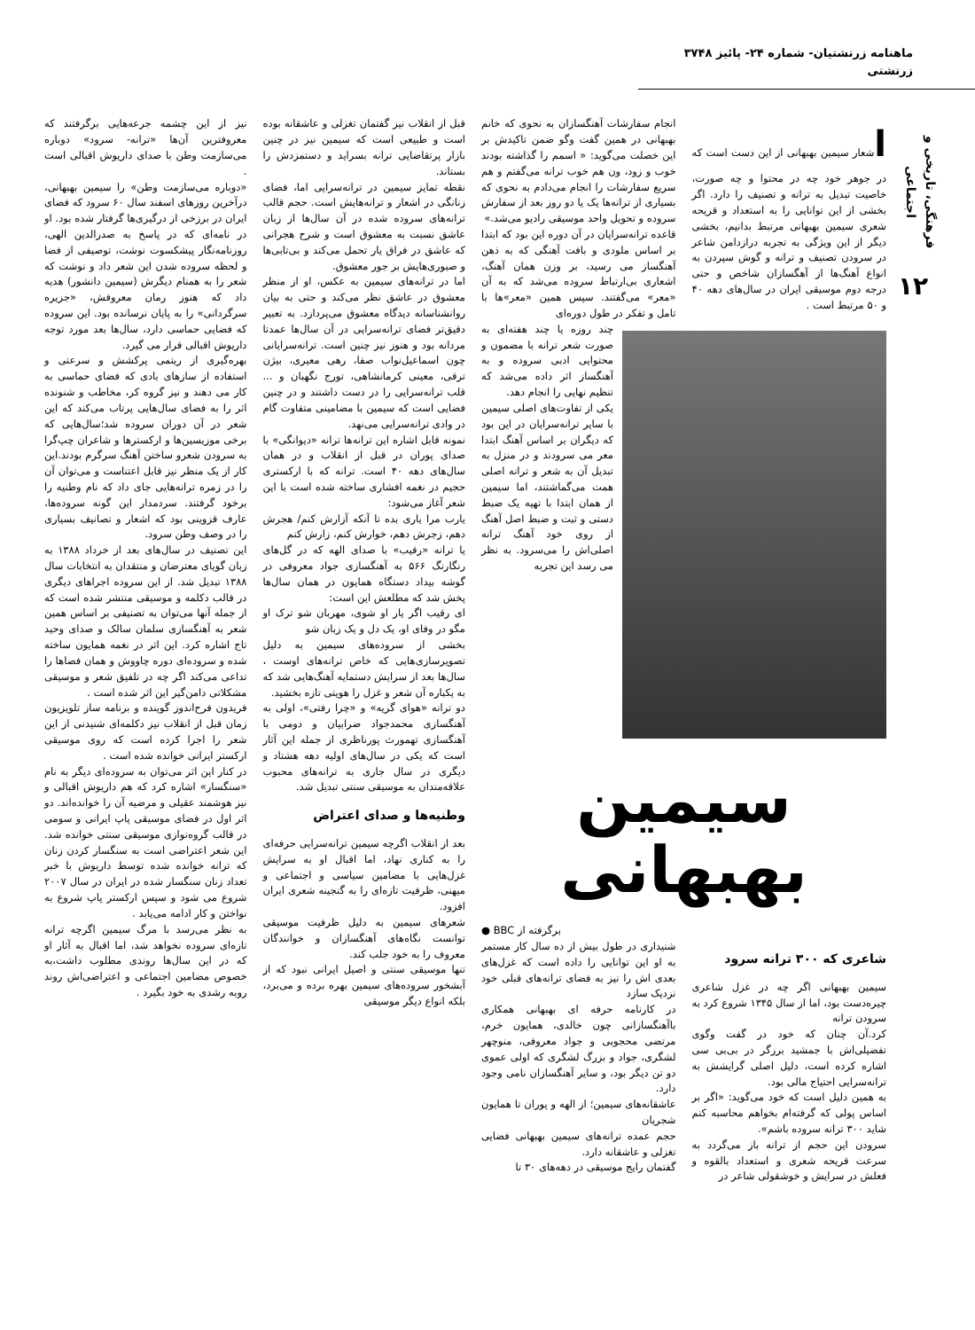ماهنامه زرتشتیان- شماره ۲۴- پائیز ۳۷۴۸ زرتشتی
فرهنگی، تاریخی و اجتماعی
۱۲
اشعار سیمین بهبهانی از این دست است که در جوهر خود چه در محتوا و چه صورت، خاصیت تبدیل به ترانه و تصنیف را دارد. اگر بخشی از این توانایی را به استعداد و قریحه شعری سیمین بهبهانی مرتبط بدانیم، بخشی دیگر از این ویژگی به تجربه درازدامن شاعر در سرودن تصنیف و ترانه و گوش سپردن به انواع آهنگ‌ها از آهگسازان شاخص و حتی درجه دوم موسیقی ایران در سال‌های دهه ۴۰ و ۵۰ مرتبط است .
انجام سفارشات آهنگسازان به نحوی که خانم بهبهانی در همین گفت وگو ضمن تاکیدش بر این خصلت می‌گوید: « اسمم را گذاشته بودند خوب و زود، ون هم خوب ترانه می‌گفتم و هم سریع سفارشات را انجام می‌دادم به نحوی که بسیاری از ترانه‌ها یک یا دو روز بعد از سفارش سروده و تحویل واحد موسیقی رادیو می‌شد.»
قاعده ترانه‌سرایان در آن دوره این بود که ابتدا بر اساس ملودی و بافت آهنگی که به ذهن آهنگساز می رسید، بر وزن همان آهنگ، اشعاری بی‌ارتباط سروده می‌شد که به آن «معر» می‌گفتند. سپس همین «معر»ها با تامل و تفکر در طول دوره‌ای
چند روزه یا چند هفته‌ای به صورت شعر ترانه با مضمون و محتوایی ادبی سروده و به آهنگساز اثر داده می‌شد که تنظیم نهایی را انجام دهد.
یکی از تفاوت‌های اصلی سیمین با سایر ترانه‌سرایان در این بود که دیگران بر اساس آهنگ ابتدا معر می سرودند و در منزل به تبدیل آن به شعر و ترانه اصلی همت می‌گماشتند، اما سیمین از همان ابتدا با تهیه یک ضبط دستی و ثبت و ضبط اصل آهنگ از روی خود آهنگ ترانه اصلی‌اش را می‌سرود. به نظر می رسد این تجربه
سیمین بهبهانی
برگرفته از BBC ●
شاعری که ۳۰۰ ترانه سرود
سیمین بهبهانی اگر چه در غزل شاعری چیره‌دست بود، اما از سال ۱۳۴۵ شروع کرد به سرودن ترانه
کرد.آن چنان که خود در گفت وگوی تفضیلی‌اش با جمشید برزگر در بی‌بی سی اشاره کرده است، دلیل اصلی گرایشش به ترانه‌سرایی احتیاج مالی بود.
به همین دلیل است که خود می‌گوید: «اگر بر اساس پولی که گرفته‌ام بخواهم محاسبه کنم شاید ۳۰۰ ترانه سروده باشم».
سرودن این حجم از ترانه باز می‌گردد به سرعت قریحه شعری و استعداد بالقوه و فعلش در سرایش و خوشقولی شاعر در
شنیداری در طول بیش از ده سال کار مستمر به او این توانایی را داده است که غزل‌های بعدی اش را نیز به فضای ترانه‌های قبلی خود نزدیک سازد
در کارنامه حرفه ای بهبهانی همکاری باآهنگسازانی چون خالدی، همایون خرم، مرتضی محجوبی و جواد معروفی، منوچهر لشگری، جواد و بزرگ لشگری که اولی عموی دو تن دیگر بود، و سایر آهنگسازان نامی وجود دارد.
عاشقانه‌های سیمین؛ از الهه و پوران تا همایون شجریان
حجم عمده ترانه‌های سیمین بهبهانی فضایی تغزلی و عاشقانه دارد.
گفتمان رایج موسیقی در دهه‌های ۳۰ تا
قبل از انقلاب نیز گفتمان تغزلی و عاشقانه بوده است و طبیعی است که سیمین نیز در چنین بازار پرتقاضایی ترانه بسراید و دستمزدش را بستاند.
نقطه تمایز سیمین در ترانه‌سرایی اما، فضای زنانگی در اشعار و ترانه‌هایش است. حجم قالب ترانه‌های سروده شده در آن سال‌ها از زبان عاشق نسبت به معشوق است و شرح هجرانی که عاشق در فراق یار تحمل می‌کند و بی‌تابی‌ها و صبوری‌هایش بر جور معشوق.
اما در ترانه‌های سیمین به عکس، او از منظر معشوق در عاشق نظر می‌کند و حتی به بیان روانشناسانه دیدگاه معشوق می‌پردازد. به تعبیر دقیق‌تر فضای ترانه‌سرایی در آن سال‌ها عمدتا مردانه بود و هنوز نیز چنین است. ترانه‌سرایانی چون اسماعیل‌نواب صفا، رهی معیری، بیژن ترقی، معینی کرمانشاهی، تورج نگهبان و ... قلب ترانه‌سرایی را در دست داشتند و در چنین فضایی است که سیمین با مضامینی متفاوت گام در وادی ترانه‌سرایی می‌نهد.
نمونه قابل اشاره این ترانه‌ها ترانه «دیوانگی» با صدای پوران در قبل از انقلاب و در همان سال‌های دهه ۴۰ است. ترانه که با ارکستری حجیم در نغمه افشاری ساخته شده است با این شعر آغاز می‌شود:
یارب مرا یاری بده تا آنکه آزارش کنم/ هجرش دهم، زجرش دهم، خوارش کنم، زارش کنم
یا ترانه «رقیب» با صدای الهه که در گل‌های رنگارنگ ۵۶۶ به آهنگسازی جواد معروفی در گوشه بیداد دستگاه همایون در همان سال‌ها پخش شد که مطلعش این است:
ای رقیب اگر یار او شوی، مهربان شو ترک او مگو در وفای او، یک دل و یک زبان شو
بخشی از سروده‌های سیمین به دلیل تصویرسازی‌هایی که خاص ترانه‌های اوست ، سال‌ها بعد از سرایش دستمایه آهنگ‌هایی شد که به یکباره آن شعر و غزل را هویتی تازه بخشید.
دو ترانه «هوای گریه» و «چرا رفتی»، اولی به آهنگسازی محمدجواد ضرابیان و دومی با آهنگسازی تهمورث پورناظری از جمله این آثار است که یکی در سال‌های اولیه دهه هشتاد و دیگری در سال جاری به ترانه‌های محبوب علاقه‌مندان به موسیقی سنتی تبدیل شد.
وطنیه‌ها و صدای اعتراض
بعد از انقلاب اگرچه سیمین ترانه‌سرایی حرفه‌ای را به کناری نهاد، اما اقبال او به سرایش غزل‌هایی با مضامین سیاسی و اجتماعی و میهنی، ظرفیت تازه‌ای را به گنجینه شعری ایران افزود.
شعرهای سیمین به دلیل ظرفیت موسیقی توانست نگاه‌های آهنگسازان و خوانندگان معروف را به خود جلب کند.
تنها موسیقی سنتی و اصیل ایرانی نبود که از آبشخور سروده‌های سیمین بهره برده و می‌برد، بلکه انواع دیگر موسیقی
نیز از این چشمه جرعه‌هایی برگرفتند که معروفترین آن‌ها «ترانه- سرود» دوباره می‌سازمت وطن با صدای داریوش اقبالی است .
«دوباره می‌سازمت وطن» را سیمین بهبهانی، درآخرین روزهای اسفند سال ۶۰ سرود که فضای ایران در برزخی از درگیری‌ها گرفتار شده بود. او در نامه‌ای که در پاسخ به صدرالدین الهی، روزنامه‌نگار پیشکسوت نوشت، توصیفی از فضا و لحظه سروده شدن این شعر داد و نوشت که شعر را به همنام دیگرش (سیمین دانشور) هدیه داد که هنوز رمان معروفش، «جزیره سرگردانی» را به پایان نرسانده بود. این سروده که فضایی حماسی دارد، سال‌ها بعد مورد توجه داریوش اقبالی قرار می گیرد.
بهره‌گیری از ریتمی پرکشش و سرعتی و استفاده از سازهای بادی که فضای حماسی به کار می دهند و نیز گروه کر، مخاطب و شنونده اثر را به فضای سال‌هایی پرتاب می‌کند که این شعر در آن دوران سروده شد؛سال‌هایی که برخی موزیسین‌ها و ارکسترها و شاعران چپ‌گرا به سرودن شعرو ساختن آهنگ سرگرم بودند.این کار از یک منظر نیز قابل اعتناست و می‌توان آن را در زمره ترانه‌هایی جای داد که نام وطنیه را برخود گرفتند. سردمدار این گونه سروده‌ها، عارف قزوینی بود که اشعار و تصانیف بسیاری را در وصف وطن سرود.
این تصنیف در سال‌های بعد از خرداد ۱۳۸۸ به زبان گویای معترضان و منتقدان به انتخابات سال ۱۳۸۸ تبدیل شد. از این سروده اجراهای دیگری در قالب دکلمه و موسیقی منتشر شده است که از جمله آنها می‌توان به تصنیفی بر اساس همین شعر به آهنگسازی سلمان سالک و صدای وحید تاج اشاره کرد. این اثر در نغمه همایون ساخته شده و سروده‌ای دوره چاووش و همان فضاها را تداعی می‌کند اگر چه در تلفیق شعر و موسیقی مشکلاتی دامن‌گیر این اثر شده است .
فریدون فرح‌اندوز گوینده و برنامه ساز تلویزیون زمان قبل از انقلاب نیز دکلمه‌ای شنیدنی از این شعر را اجرا کرده است که روی موسیقی ارکستر ایرانی خوانده شده است .
در کنار این اثر می‌توان به سروده‌ای دیگر به نام «سنگسار» اشاره کرد که هم داریوش اقبالی و نیز هوشمند عقیلی و مرضیه آن را خوانده‌اند. دو اثر اول در فضای موسیقی پاپ ایرانی و سومی در قالب گروه‌نوازی موسیقی سنتی خوانده شد. این شعر اعتراضی است به سنگسار کردن زنان که ترانه خوانده شده توسط داریوش با خبر تعداد زنان سنگسار شده در ایران در سال ۲۰۰۷ شروع می شود و سپس ارکستر پاپ شروع به نواختن و کار ادامه می‌یابد .
به نظر می‌رسد با مرگ سیمین اگرچه ترانه تازه‌ای سروده نخواهد شد، اما اقبال به آثار او که در این سال‌ها روندی مطلوب داشت،به خصوص مضامین اجتماعی و اعتراضی‌اش روند روبه رشدی به خود بگیرد .